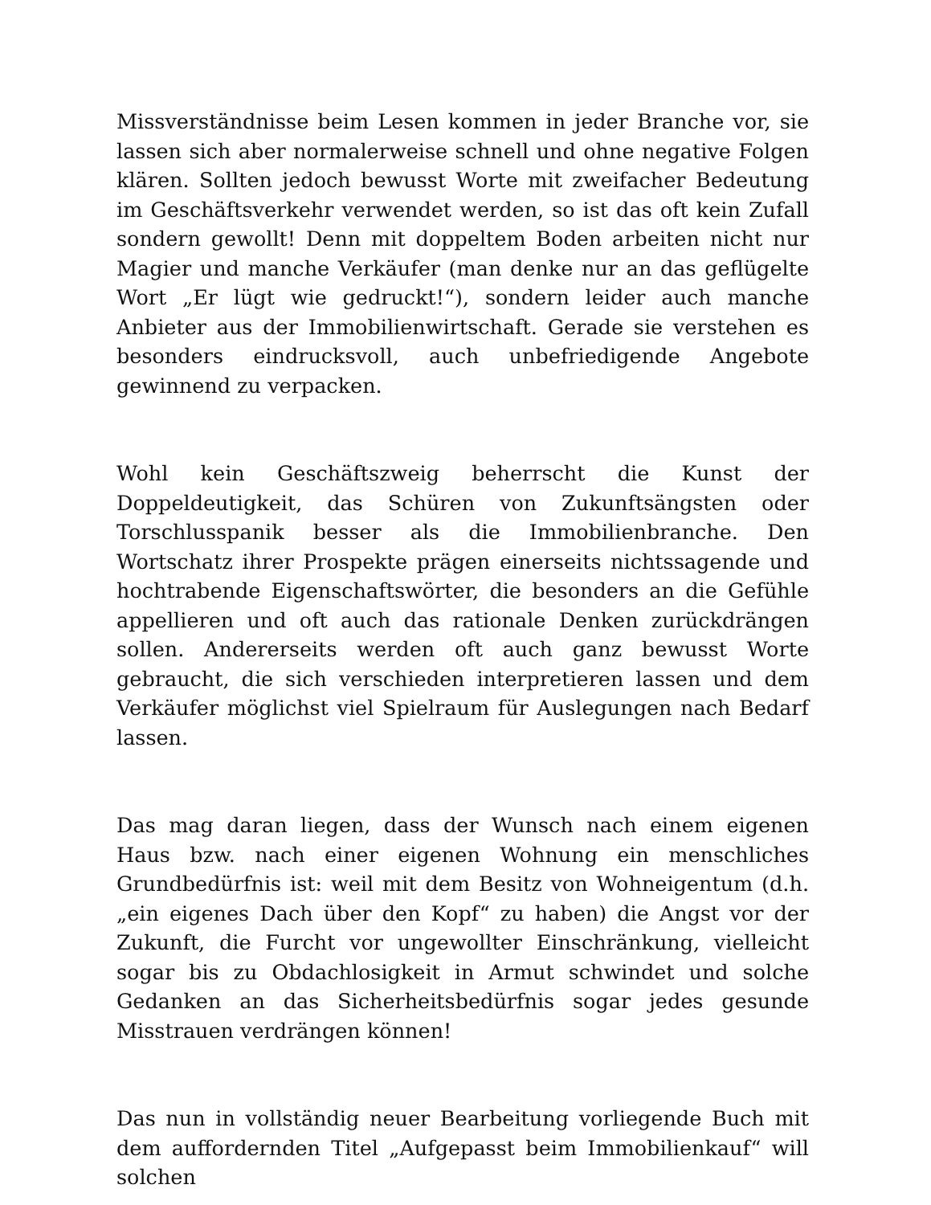Missverständnisse beim Lesen kommen in jeder Branche vor, sie lassen sich aber normalerweise schnell und ohne negative Folgen klären. Sollten jedoch bewusst Worte mit zweifacher Bedeutung im Geschäftsverkehr verwendet werden, so ist das oft kein Zufall sondern gewollt! Denn mit doppeltem Boden arbeiten nicht nur Magier und manche Verkäufer (man denke nur an das geflügelte Wort „Er lügt wie gedruckt!“), sondern leider auch manche Anbieter aus der Immobilienwirtschaft. Gerade sie verstehen es besonders eindrucksvoll, auch unbefriedigende Angebote gewinnend zu verpacken.
Wohl kein Geschäftszweig beherrscht die Kunst der Doppeldeutigkeit, das Schüren von Zukunftsängsten oder Torschlusspanik besser als die Immobilienbranche. Den Wortschatz ihrer Prospekte prägen einerseits nichtssagende und hochtrabende Eigenschaftswörter, die besonders an die Gefühle appellieren und oft auch das rationale Denken zurückdrängen sollen. Andererseits werden oft auch ganz bewusst Worte gebraucht, die sich verschieden interpretieren lassen und dem Verkäufer möglichst viel Spielraum für Auslegungen nach Bedarf lassen.
Das mag daran liegen, dass der Wunsch nach einem eigenen Haus bzw. nach einer eigenen Wohnung ein menschliches Grundbedürfnis ist: weil mit dem Besitz von Wohneigentum (d.h. „ein eigenes Dach über den Kopf“ zu haben) die Angst vor der Zukunft, die Furcht vor ungewollter Einschränkung, vielleicht sogar bis zu Obdachlosigkeit in Armut schwindet und solche Gedanken an das Sicherheitsbedürfnis sogar jedes gesunde Misstrauen verdrängen können!
Das nun in vollständig neuer Bearbeitung vorliegende Buch mit dem auffordernden Titel „Aufgepasst beim Immobilienkauf“ will solchen